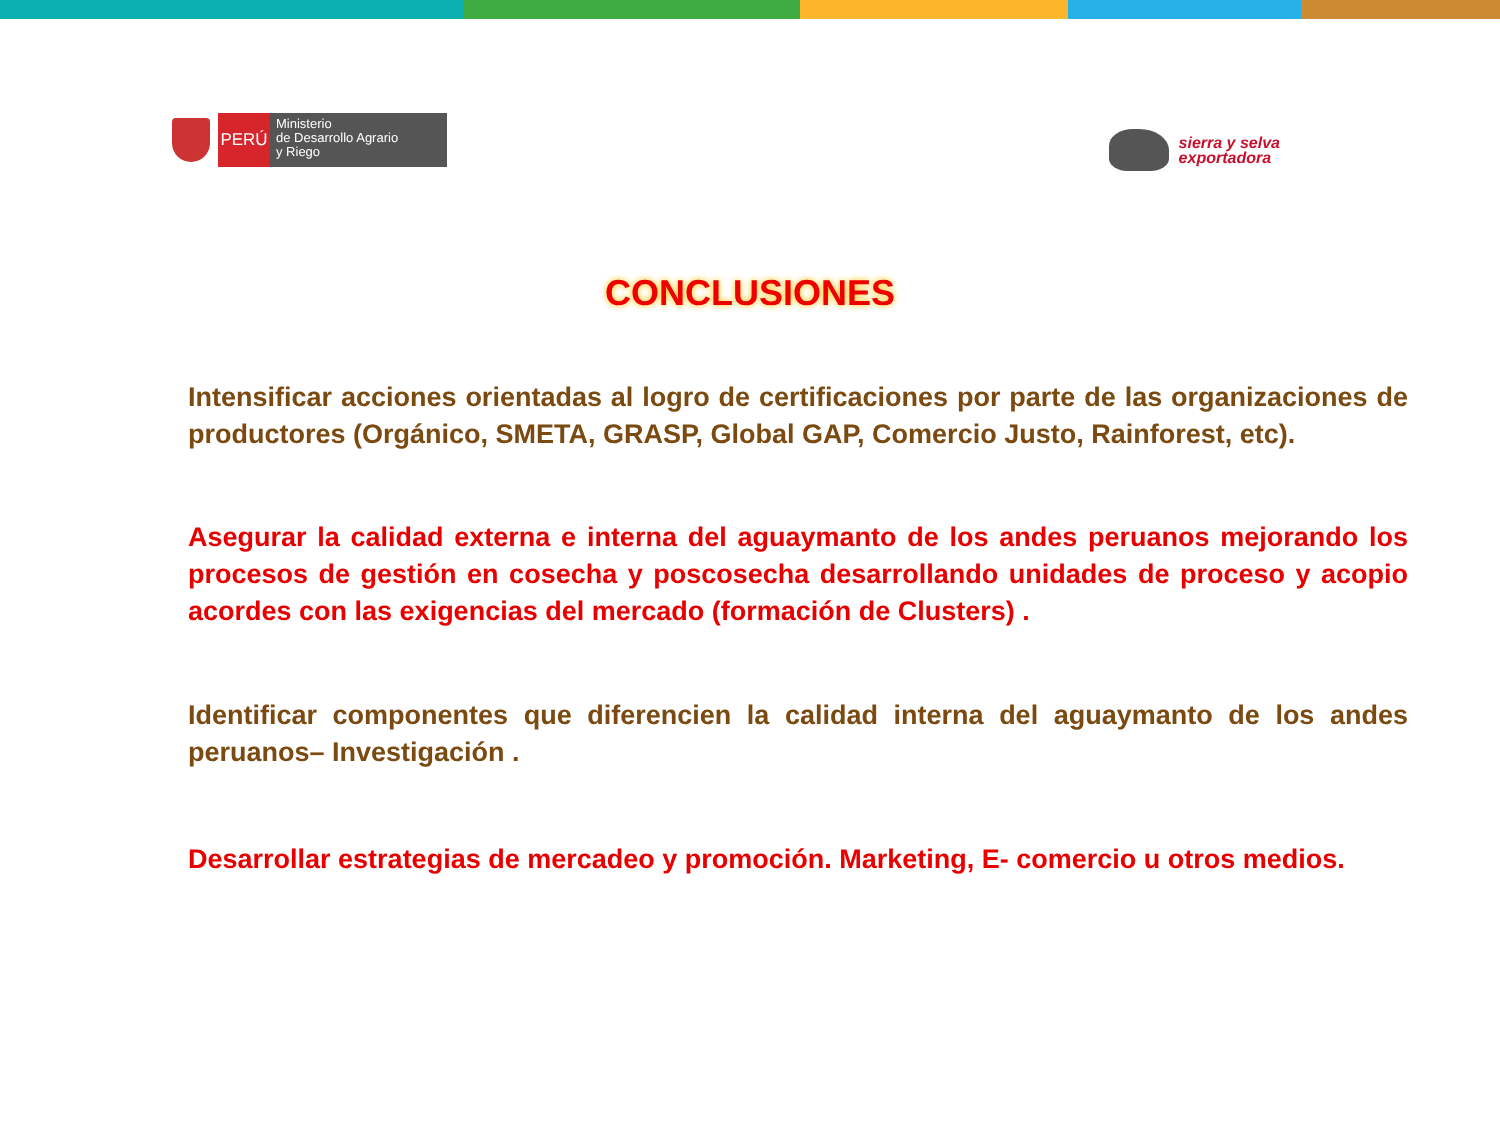PERÚ
Ministerio
de Desarrollo Agrario
y Riego
sierra y selva
exportadora
CONCLUSIONES
Intensificar acciones orientadas al logro de certificaciones por parte de las organizaciones de productores (Orgánico, SMETA, GRASP, Global GAP, Comercio Justo, Rainforest, etc).
Asegurar la calidad externa e interna del aguaymanto de los andes peruanos mejorando los procesos de gestión en cosecha y poscosecha desarrollando unidades de proceso y acopio acordes con las exigencias del mercado (formación de Clusters) .
Identificar componentes que diferencien la calidad interna del aguaymanto de los andes peruanos– Investigación .
Desarrollar estrategias de mercadeo y promoción. Marketing, E- comercio u otros medios.